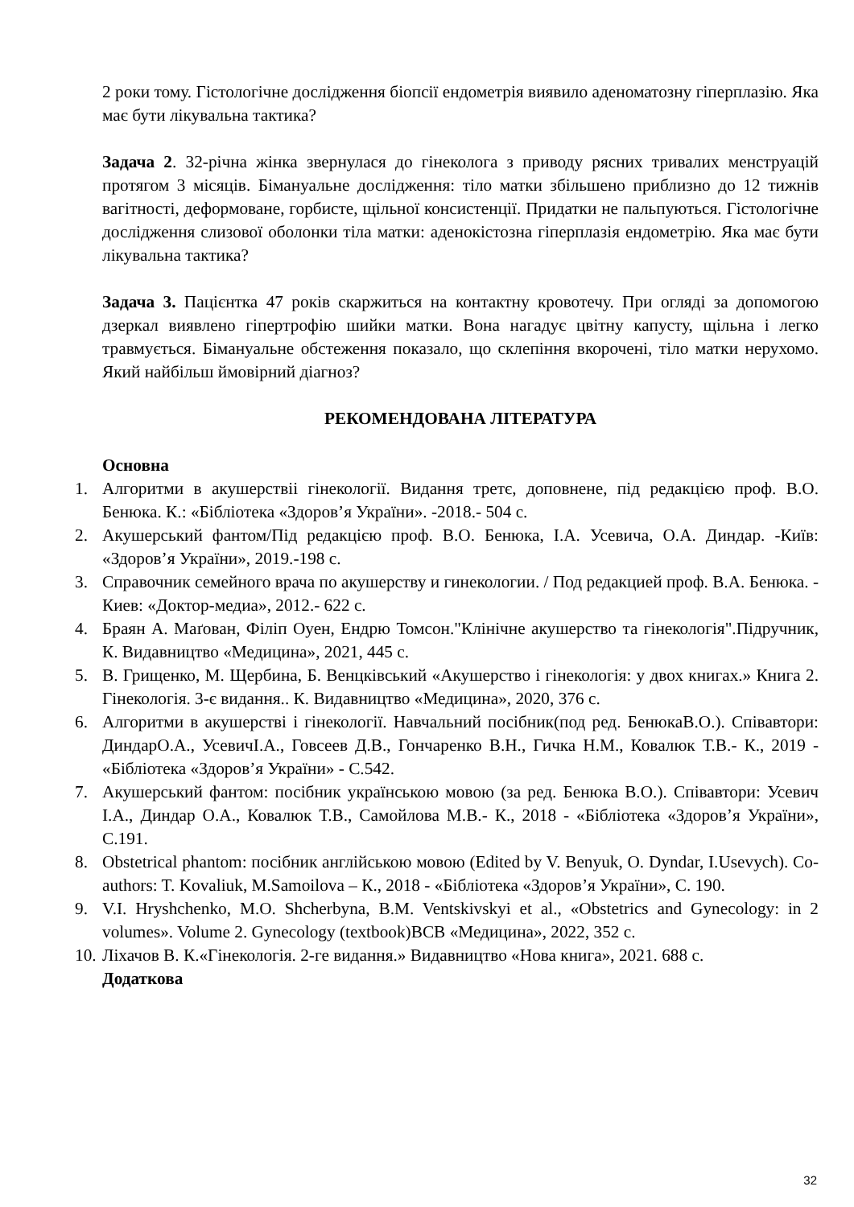2 роки тому. Гістологічне дослідження біопсії ендометрія виявило аденоматозну гіперплазію. Яка має бути лікувальна тактика?
Задача 2. 32-річна жінка звернулася до гінеколога з приводу рясних тривалих менструацій протягом 3 місяців. Бімануальне дослідження: тіло матки збільшено приблизно до 12 тижнів вагітності, деформоване, горбисте, щільної консистенції. Придатки не пальпуються. Гістологічне дослідження слизової оболонки тіла матки: аденокістозна гіперплазія ендометрію. Яка має бути лікувальна тактика?
Задача 3. Пацієнтка 47 років скаржиться на контактну кровотечу. При огляді за допомогою дзеркал виявлено гіпертрофію шийки матки. Вона нагадує цвітну капусту, щільна і легко травмується. Бімануальне обстеження показало, що склепіння вкорочені, тіло матки нерухомо. Який найбільш ймовірний діагноз?
РЕКОМЕНДОВАНА ЛІТЕРАТУРА
Основна
1. Алгоритми в акушерствіі гінекології. Видання третє, доповнене, під редакцією проф. В.О. Бенюка. К.: «Бібліотека «Здоров’я України». -2018.- 504 с.
2. Акушерський фантом/Під редакцією проф. В.О. Бенюка, І.А. Усевича, О.А. Диндар. -Київ: «Здоров’я України», 2019.-198 с.
3. Справочник семейного врача по акушерству и гинекологии. / Под редакцией проф. В.А. Бенюка. - Киев: «Доктор-медиа», 2012.- 622 с.
4. Браян А. Маґован, Філіп Оуен, Ендрю Томсон."Клінічне акушерство та гінекологія".Підручник, К. Видавництво «Медицина», 2021, 445 с.
5. В. Грищенко, М. Щербина, Б. Венцківський «Акушерство і гінекологія: у двох книгах.» Книга 2. Гінекологія. 3-є видання.. К. Видавництво «Медицина», 2020, 376 с.
6. Алгоритми в акушерстві і гінекології. Навчальний посібник(под ред. БенюкаВ.О.). Співавтори: ДиндарО.А., УсевичІ.А., Говсеев Д.В., Гончаренко В.Н., Гичка Н.М., Ковалюк Т.В.- К., 2019 - «Бібліотека «Здоров’я України» - С.542.
7. Акушерський фантом: посібник українською мовою (за ред. Бенюка В.О.). Співавтори: Усевич І.А., Диндар О.А., Ковалюк Т.В., Самойлова М.В.- К., 2018 - «Бібліотека «Здоров’я України», С.191.
8. Obstetrical phantom: посібник англійською мовою (Edited by V. Benyuk, O. Dyndar, I.Usevych). Co-authors: T. Kovaliuk, M.Samoilova – К., 2018 - «Бібліотека «Здоров’я України», С. 190.
9. V.I. Hryshchenko, M.O. Shcherbyna, B.M. Ventskivskyi et al., «Obstetrics and Gynecology: in 2 volumes». Volume 2. Gynecology (textbook)ВСВ «Медицина», 2022, 352 с.
10. Ліхачов В. К.«Гінекологія. 2-ге видання.» Видавництво «Нова книга», 2021. 688 с.
Додаткова
32